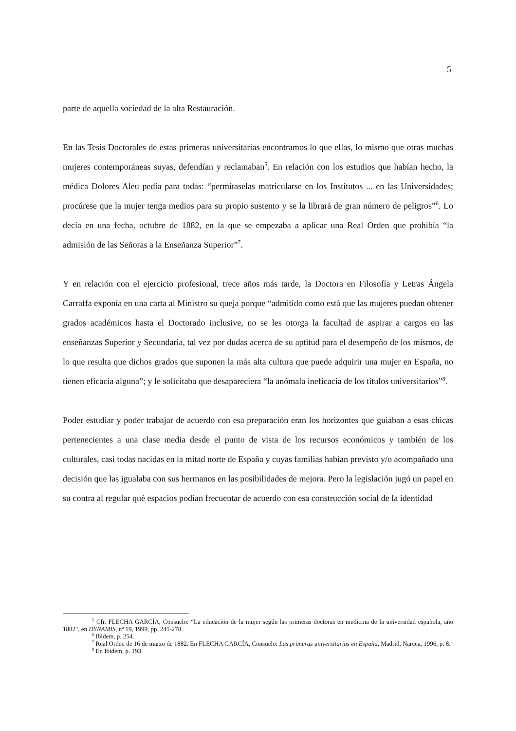5
parte de aquella sociedad de la alta Restauración.
En las Tesis Doctorales de estas primeras universitarias encontramos lo que ellas, lo mismo que otras muchas mujeres contemporáneas suyas, defendían y reclamaban<sup>5</sup>. En relación con los estudios que habían hecho, la médica Dolores Aleu pedía para todas: “permítaselas matricularse en los Institutos ... en las Universidades; procúrese que la mujer tenga medios para su propio sustento y se la librará de gran número de peligros”<sup>6</sup>. Lo decía en una fecha, octubre de 1882, en la que se empezaba a aplicar una Real Orden que prohibía “la admisión de las Señoras a la Enseñanza Superior”<sup>7</sup>.
Y en relación con el ejercicio profesional, trece años más tarde, la Doctora en Filosofía y Letras Ángela Carraffa exponía en una carta al Ministro su queja porque “admitido como está que las mujeres puedan obtener grados académicos hasta el Doctorado inclusive, no se les otorga la facultad de aspirar a cargos en las enseñanzas Superior y Secundaria, tal vez por dudas acerca de su aptitud para el desempeño de los mismos, de lo que resulta que dichos grados que suponen la más alta cultura que puede adquirir una mujer en España, no tienen eficacia alguna”; y le solicitaba que desapareciera “la anómala ineficacia de los títulos universitarios”<sup>8</sup>.
Poder estudiar y poder trabajar de acuerdo con esa preparación eran los horizontes que guiaban a esas chicas pertenecientes a una clase media desde el punto de vista de los recursos económicos y también de los culturales, casi todas nacidas en la mitad norte de España y cuyas familias habían previsto y/o acompañado una decisión que las igualaba con sus hermanos en las posibilidades de mejora. Pero la legislación jugó un papel en su contra al regular qué espacios podían frecuentar de acuerdo con esa construcción social de la identidad
<sup>5</sup> Cfr. FLECHA GARCÍA, Consuelo: “La educación de la mujer según las primeras doctoras en medicina de la universidad española, año 1882", en DYNAMIS, nº 19, 1999, pp. 241-278.
<sup>6</sup> Ibidem, p. 254.
<sup>7</sup> Real Orden de 16 de marzo de 1882. En FLECHA GARCÍA, Consuelo: Las primeras universitarias en España, Madrid, Narcea, 1996, p. 8.
<sup>8</sup> En Ibidem, p. 193.